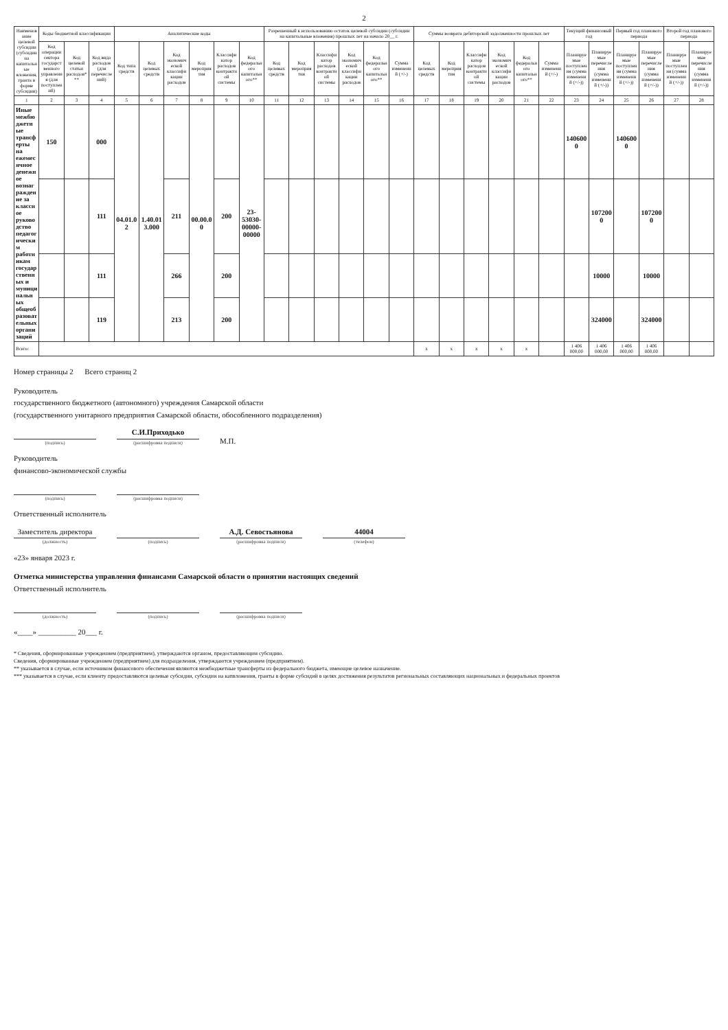2
| Наименование целевой субсидии (субсидии на капитальные вложения, гранта в форме субсидии) | Коды бюджетной классификации | | | Аналитические коды | | | | | | Разрешенный к использованию остаток целевой субсидии (субсидии на капитальные вложения) прошлых лет на начало 20__ г. | | | | | | Суммы возврата дебиторской задолженности прошлых лет | | | | | | Текущий финансовый год | | Первый год планового периода | | Второй год планового периода | |
| --- | --- | --- | --- | --- | --- | --- | --- | --- | --- | --- | --- | --- | --- | --- | --- | --- | --- | --- | --- | --- | --- | --- | --- | --- | --- | --- | --- |
| | Код операции сектора государственного управления (для поступлений) | Код целевой статьи расходов*** | Код вида расходов (для перечислений) | Код типа средств | Код целевых средств | Код экономической классификации расходов | Код мероприятия | Классификатор расходов контрактной системы | Код федерального капитального** | Код целевых средств | Код мероприятия | Классификатор расходов контрактной системы | Код экономической классификации расходов | Код федерального капитального** | Сумма изменений (+/-) | Код целевых средств | Код мероприятия | Классификатор расходов контрактной системы | Код экономической классификации расходов | Код федерального капитального** | Сумма изменений (+/-) | Планируемые поступления (сумма изменений (+/-)) | Планируемые перечисления (сумма изменений (+/-)) | Планируемые поступления (сумма изменений (+/-)) | Планируемые перечисления (сумма изменений (+/-)) | Планируемые поступления (сумма изменений (+/-)) | Планируемые перечисления (сумма изменений (+/-)) |
| 1 | 2 | 3 | 4 | 5 | 6 | 7 | 8 | 9 | 10 | 11 | 12 | 13 | 14 | 15 | 16 | 17 | 18 | 19 | 20 | 21 | 22 | 23 | 24 | 25 | 26 | 27 | 28 |
| Иные межбюджетные трансферты на ежемесячное денежное вознаграждение за классное руководство педагогическим работникам государственных и муниципальных общеобразовательных организаций | 150 | | 000 | 04.01.02 | 1.40.013.000 | | 00.00.00 | | 23-53030-00000-00000 | | | | | | | | | | | | | 1406000 | | 1406000 | | | |
| | | | 111 | | | 211 | | 200 | | | | | | | | | | | | | | | 1072000 | | 1072000 | | |
| | | | 111 | | | 266 | | 200 | | | | | | | | | | | | | | | 10000 | | 10000 | | |
| | | | 119 | | | 213 | | 200 | | | | | | | | | | | | | | | 324000 | | 324000 | | |
| Всего: | | | | | | | | | | | | | | | | x | x | x | x | x | | 1 406 000,00 | 1 406 000,00 | 1 406 000,00 | 1 406 000,00 | | |
Номер страницы 2 Всего страниц 2
Руководитель
государственного бюджетного (автономного) учреждения Самарской области
(государственного унитарного предприятия Самарской области, обособленного подразделения)
(подпись)
С.И.Приходько
(расшифровка подписи)
М.П.
Руководитель
финансово-экономической службы
(подпись)
(расшифровка подписи)
Ответственный исполнитель
Заместитель директора
(должность)
(подпись)
А.Д. Севостьянова
(расшифровка подписи)
44004
(телефон)
«23» января 2023 г.
Отметка министерства управления финансами Самарской области о принятии настоящих сведений
Ответственный исполнитель
(должность)
(подпись)
(расшифровка подписи)
«____» __________ 20___ г.
* Сведения, сформированные учреждением (предприятием), утверждаются органом, предоставляющим субсидию.
Сведения, сформированные учреждением (предприятием) для подразделения, утверждаются учреждением (предприятием).
** указывается в случае, если источником финансового обеспечения являются межбюджетные трансферты из федерального бюджета, имеющие целевое назначение.
*** указывается в случае, если клиенту предоставляются целевые субсидии, субсидии на капвложения, гранты в форме субсидий в целях достижения результатов региональных составляющих национальных и федеральных проектов